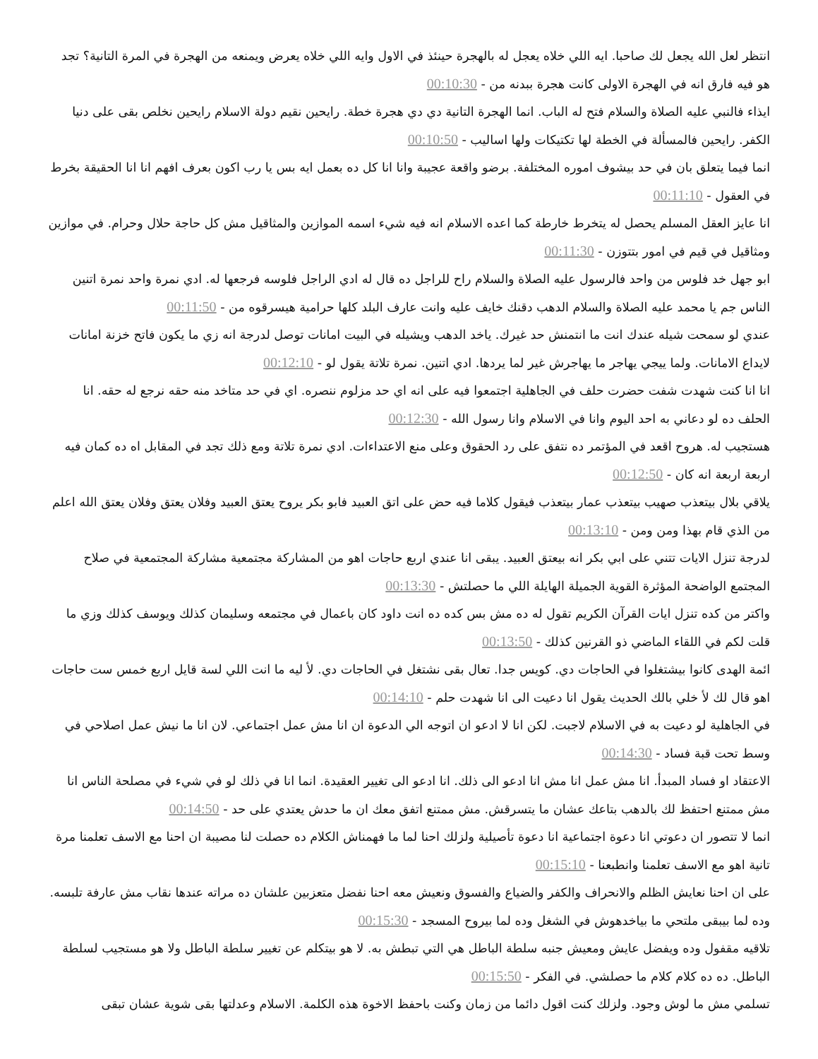انتظر لعل الله يجعل لك صاحبا. ايه اللي خلاه يعجل له بالهجرة حينئذ في الاول وايه اللي خلاه يعرض ويمنعه من الهجرة في المرة التانية؟ تجد هو فيه فارق انه في الهجرة الاولى كانت هجرة ببدنه من - 00:10:30
ايذاء فالنبي عليه الصلاة والسلام فتح له الباب. انما الهجرة التانية دي دي هجرة خطة. رايحين نقيم دولة الاسلام رايحين نخلص بقى على دنيا الكفر. رايحين فالمسألة في الخطة لها تكتيكات ولها اساليب - 00:10:50
انما فيما يتعلق بان في حد بيشوف اموره المختلفة. برضو واقعة عجيبة وانا انا كل ده بعمل ايه بس يا رب اكون بعرف افهم انا انا الحقيقة بخرط في العقول - 00:11:10
انا عايز العقل المسلم يحصل له يتخرط خارطة كما اعده الاسلام انه فيه شيء اسمه الموازين والمثاقيل مش كل حاجة حلال وحرام. في موازين ومثاقيل في قيم في امور بتتوزن - 00:11:30
ابو جهل خد فلوس من واحد فالرسول عليه الصلاة والسلام راح للراجل ده قال له ادي الراجل فلوسه فرجعها له. ادي نمرة واحد نمرة اتنين الناس جم يا محمد عليه الصلاة والسلام الدهب دقنك خايف عليه وانت عارف البلد كلها حرامية هيسرقوه من - 00:11:50
عندي لو سمحت شيله عندك انت ما انتمنش حد غيرك. ياخد الدهب ويشيله في البيت امانات توصل لدرجة انه زي ما يكون فاتح خزنة امانات لايداع الامانات. ولما ييجي يهاجر ما يهاجرش غير لما يردها. ادي اتنين. نمرة تلاتة يقول لو - 00:12:10
انا انا كنت شهدت شفت حضرت حلف في الجاهلية اجتمعوا فيه على انه اي حد مزلوم ننصره. اي في حد متاخد منه حقه نرجع له حقه. انا الحلف ده لو دعاني به احد اليوم وانا في الاسلام وانا رسول الله - 00:12:30
هستجيب له. هروح اقعد في المؤتمر ده نتفق على رد الحقوق وعلى منع الاعتداءات. ادي نمرة تلاتة ومع ذلك تجد في المقابل اه ده كمان فيه اربعة اربعة انه كان - 00:12:50
يلاقي بلال بيتعذب صهيب بيتعذب عمار بيتعذب فيقول كلاما فيه حض على اتق العبيد فابو بكر يروح يعتق العبيد وفلان يعتق وفلان يعتق الله اعلم من الذي قام بهذا ومن ومن - 00:13:10
لدرجة تنزل الايات تتني على ابي بكر انه بيعتق العبيد. يبقى انا عندي اربع حاجات اهو من المشاركة مجتمعية مشاركة المجتمعية في صلاح المجتمع الواضحة المؤثرة القوية الجميلة الهايلة اللي ما حصلتش - 00:13:30
واكتر من كده تنزل ايات القرآن الكريم تقول له ده مش بس كده ده انت داود كان باعمال في مجتمعه وسليمان كذلك ويوسف كذلك وزي ما قلت لكم في اللقاء الماضي ذو القرنين كذلك - 00:13:50
ائمة الهدى كانوا بيشتغلوا في الحاجات دي. كويس جدا. تعال بقى نشتغل في الحاجات دي. لأ ليه ما انت اللي لسة قايل اربع خمس ست حاجات اهو قال لك لأ خلي بالك الحديث يقول انا دعيت الى انا شهدت حلم - 00:14:10
في الجاهلية لو دعيت به في الاسلام لاجبت. لكن انا لا ادعو ان اتوجه الي الدعوة ان انا مش عمل اجتماعي. لان انا ما نيش عمل اصلاحي في وسط تحت قبة فساد - 00:14:30
الاعتقاد او فساد المبدأ. انا مش عمل انا مش انا ادعو الى ذلك. انا ادعو الى تغيير العقيدة. انما انا في ذلك لو في شيء في مصلحة الناس انا مش ممتنع احتفظ لك بالدهب بتاعك عشان ما يتسرقش. مش ممتنع اتفق معك ان ما حدش يعتدي على حد - 00:14:50
انما لا تتصور ان دعوتي انا دعوة اجتماعية انا دعوة تأصيلية ولزلك احنا لما ما فهمناش الكلام ده حصلت لنا مصيبة ان احنا مع الاسف تعلمنا مرة تانية اهو مع الاسف تعلمنا وانطبعنا - 00:15:10
على ان احنا نعايش الظلم والانحراف والكفر والضياع والفسوق ونعيش معه احنا نفضل متعزبين علشان ده مراته عندها نقاب مش عارفة تلبسه. وده لما بيبقى ملتحي ما بياخدهوش في الشغل وده لما بيروح المسجد - 00:15:30
تلاقيه مقفول وده ويفضل عايش ومعيش جنبه سلطة الباطل هي التي تبطش به. لا هو بيتكلم عن تغيير سلطة الباطل ولا هو مستجيب لسلطة الباطل. ده ده كلام كلام ما حصلشي. في الفكر - 00:15:50
تسلمي مش ما لوش وجود. ولزلك كنت اقول دائما من زمان وكنت باحفظ الاخوة هذه الكلمة. الاسلام وعدلتها بقى شوية عشان تبقى